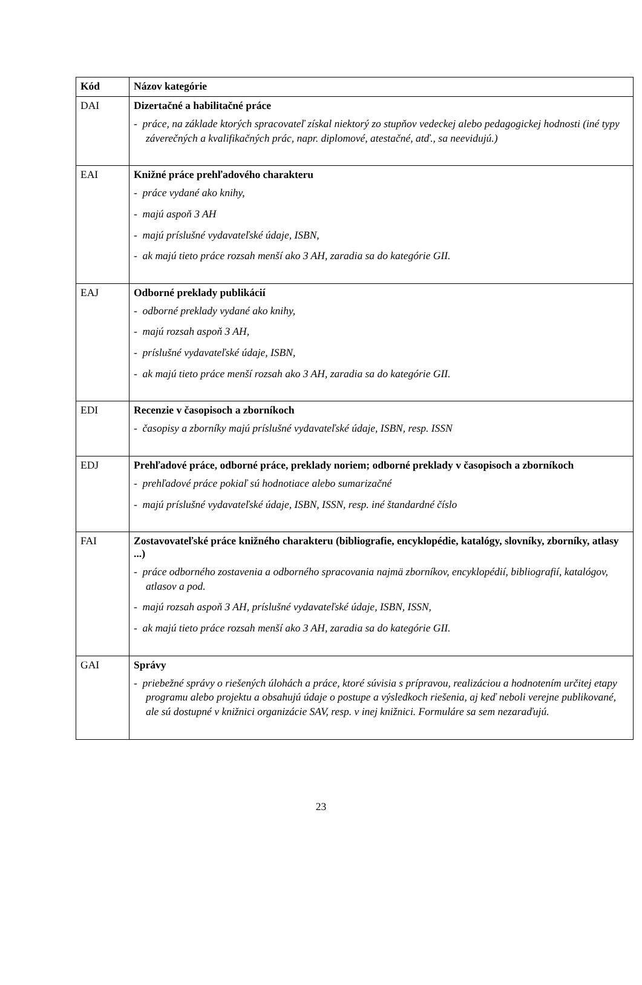| Kód | Názov kategórie |
| --- | --- |
| DAI | Dizertačné a habilitačné práce - práce, na základe ktorých spracovateľ získal niektorý zo stupňov vedeckej alebo pedagogickej hodnosti (iné typy záverečných a kvalifikačných prác, napr. diplomové, atestačné, atď., sa neevidujú.) |
| EAI | Knižné práce prehľadového charakteru - práce vydané ako knihy, - majú aspoň 3 AH - majú príslušné vydavateľské údaje, ISBN, - ak majú tieto práce rozsah menší ako 3 AH, zaradia sa do kategórie GII. |
| EAJ | Odborné preklady publikácií - odborné preklady vydané ako knihy, - majú rozsah aspoň 3 AH, - príslušné vydavateľské údaje, ISBN, - ak majú tieto práce menší rozsah ako 3 AH, zaradia sa do kategórie GII. |
| EDI | Recenzie v časopisoch a zborníkoch - časopisy a zborníky majú príslušné vydavateľské údaje, ISBN, resp. ISSN |
| EDJ | Prehľadové práce, odborné práce, preklady noriem; odborné preklady v časopisoch a zborníkoch - prehľadové práce pokiaľ sú hodnotiace alebo sumarizačné - majú príslušné vydavateľské údaje, ISBN, ISSN, resp. iné štandardné číslo |
| FAI | Zostavovateľské práce knižného charakteru (bibliografie, encyklopédie, katalógy, slovníky, zborníky, atlasy ...) - práce odborného zostavenia a odborného spracovania najmä zborníkov, encyklopédií, bibliografií, katalógov, atlasov a pod. - majú rozsah aspoň 3 AH, príslušné vydavateľské údaje, ISBN, ISSN, - ak majú tieto práce rozsah menší ako 3 AH, zaradia sa do kategórie GII. |
| GAI | Správy - priebežné správy o riešených úlohách a práce, ktoré súvisia s prípravou, realizáciou a hodnotením určitej etapy programu alebo projektu a obsahujú údaje o postupe a výsledkoch riešenia, aj keď neboli verejne publikované, ale sú dostupné v knižnici organizácie SAV, resp. v inej knižnici. Formuláre sa sem nezaraďujú. |
23